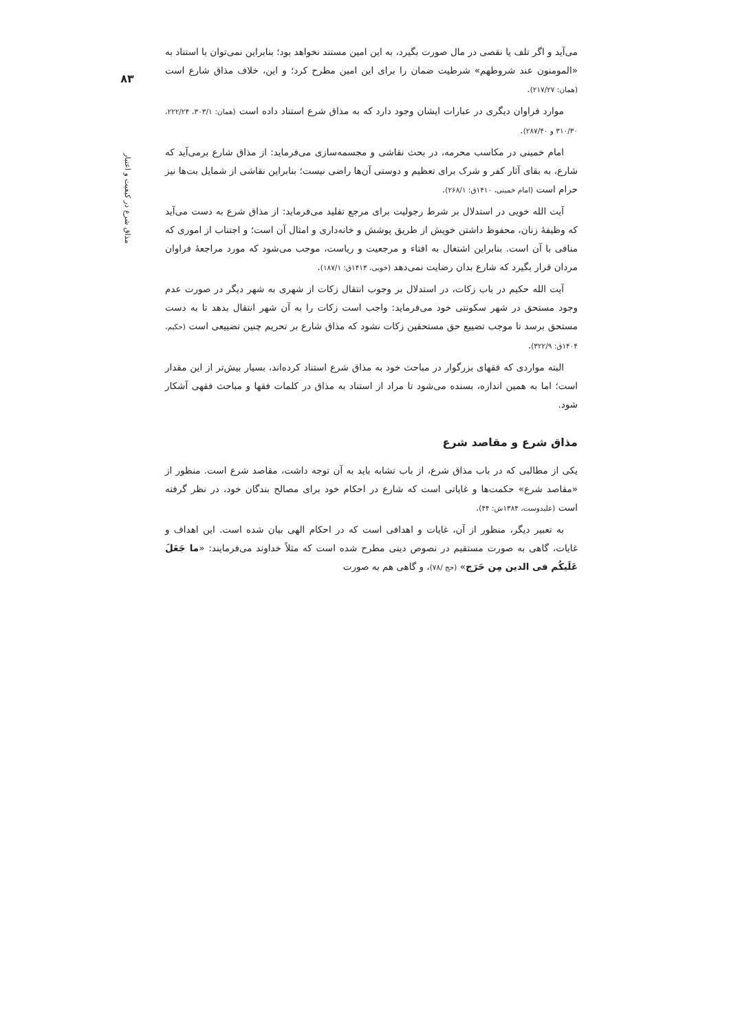۸۳
مذاق شرع در کیفیت و اعتبار
می‌آید و اگر تلف یا نقصی در مال صورت بگیرد، به این امین مستند نخواهد بود؛ بنابراین نمی‌توان با استناد به «المومنون عند شروطهم» شرطیت ضمان را برای این امین مطرح کرد؛ و این، خلاف مذاق شارع است (همان: ۲۱۷/۲۷).
موارد فراوان دیگری در عبارات ایشان وجود دارد که به مذاق شرع استناد داده است (همان: ۳۰۳/۱، ۲۲۲/۲۴، ۳۱۰/۳۰ و ۲۸۷/۴۰).
امام خمینی در مکاسب محرمه، در بحث نقاشی و مجسمه‌سازی می‌فرماید: از مذاق شارع برمی‌آید که شارع، به بقای آثار کفر و شرک برای تعظیم و دوستی آن‌ها راضی نیست؛ بنابراین نقاشی از شمایل بت‌ها نیز حرام است (امام خمینی، ۱۴۱۰ق: ۲۶۸/۱).
آیت الله خویی در استدلال بر شرط رجولیت برای مرجع تقلید می‌فرماید: از مذاق شرع به دست می‌آید که وظیفهٔ زنان، محفوظ داشتن خویش از طریق پوشش و خانه‌داری و امثال آن است؛ و اجتناب از اموری که منافی با آن است. بنابراین اشتغال به افتاء و مرجعیت و ریاست، موجب می‌شود که مورد مراجعهٔ فراوان مردان قرار بگیرد که شارع بدان رضایت نمی‌دهد (خویی، ۱۴۱۳ق: ۱۸۷/۱).
آیت الله حکیم در باب زکات، در استدلال بر وجوب انتقال زکات از شهری به شهر دیگر در صورت عدم وجود مستحق در شهر سکونتی خود می‌فرماید: واجب است زکات را به آن شهر انتقال بدهد تا به دست مستحق برسد تا موجب تضییع حق مستحقین زکات نشود که مذاق شارع بر تحریم چنین تضییعی است (حکیم، ۱۴۰۴ق: ۳۲۲/۹).
البته مواردی که فقهای بزرگوار در مباحث خود به مذاق شرع استناد کرده‌اند، بسیار بیش‌تر از این مقدار است؛ اما به همین اندازه، بسنده می‌شود تا مراد از استناد به مذاق در کلمات فقها و مباحث فقهی آشکار شود.
مذاق شرع و مقاصد شرع
یکی از مطالبی که در باب مذاق شرع، از باب تشابه باید به آن توجه داشت، مقاصد شرع است. منظور از «مقاصد شرع» حکمت‌ها و غایاتی است که شارع در احکام خود برای مصالح بندگان خود، در نظر گرفته است (علیدوست، ۱۳۸۴ش: ۴۴).
به تعبیر دیگر، منظور از آن، غایات و اهدافی است که در احکام الهی بیان شده است. این اهداف و غایات، گاهی به صورت مستقیم در نصوص دینی مطرح شده است که مثلاً خداوند می‌فرمایند: «ما جَعَلَ عَلَیکُم فی الدین مِن حَرَج» (حج /۷۸)، و گاهی هم به صورت